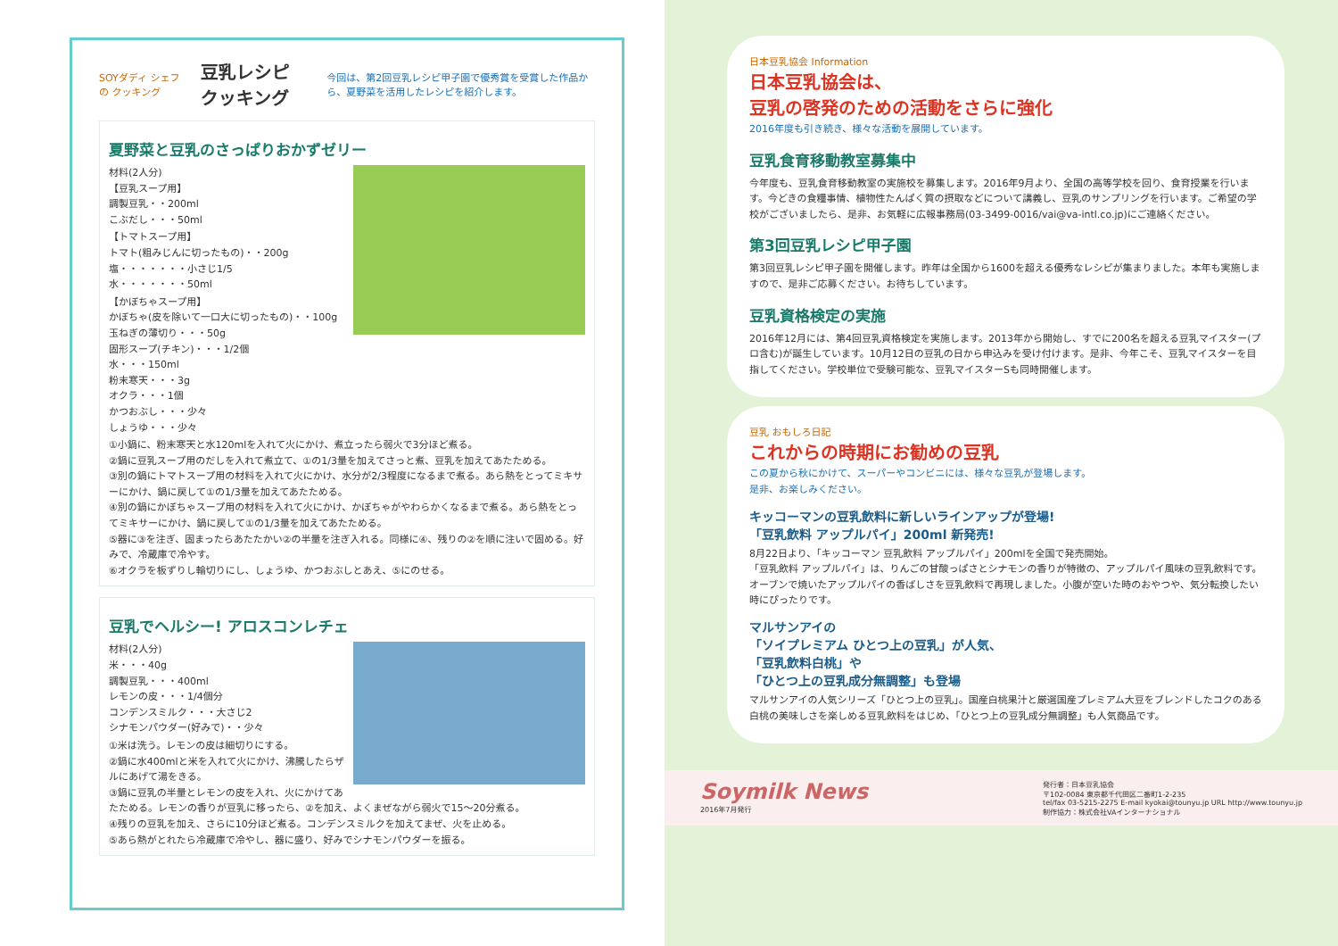SOYダディ シェフの クッキング 豆乳レシピ クッキング 今回は、第2回豆乳レシピ甲子園で優秀賞を受賞した作品から、夏野菜を活用したレシピを紹介します。
夏野菜と豆乳のさっぱりおかずゼリー
材料(2人分)
【豆乳スープ用】
調製豆乳・・200ml
こぶだし・・・50ml
【トマトスープ用】
トマト(粗みじんに切ったもの)・・200g
塩・・・・・・・小さじ1/5
水・・・・・・・50ml
【かぼちゃスープ用】
かぼちゃ(皮を除いて一口大に切ったもの)・・100g
玉ねぎの薄切り・・・50g
固形スープ(チキン)・・・1/2個
水・・・150ml
粉末寒天・・・3g
オクラ・・・1個
かつおぶし・・・少々
しょうゆ・・・少々
①小鍋に、粉末寒天と水120mlを入れて火にかけ、煮立ったら弱火で3分ほど煮る。
②鍋に豆乳スープ用のだしを入れて煮立て、①の1/3量を加えてさっと煮、豆乳を加えてあたためる。
③別の鍋にトマトスープ用の材料を入れて火にかけ、水分が2/3程度になるまで煮る。あら熱をとってミキサーにかけ、鍋に戻して①の1/3量を加えてあたためる。
④別の鍋にかぼちゃスープ用の材料を入れて火にかけ、かぼちゃがやわらかくなるまで煮る。あら熱をとってミキサーにかけ、鍋に戻して①の1/3量を加えてあたためる。
⑤器に③を注ぎ、固まったらあたたかい②の半量を注ぎ入れる。同様に④、残りの②を順に注いで固める。好みで、冷蔵庫で冷やす。
⑥オクラを板ずりし輪切りにし、しょうゆ、かつおぶしとあえ、⑤にのせる。
豆乳でヘルシー! アロスコンレチェ
材料(2人分)
米・・・40g
調製豆乳・・・400ml
レモンの皮・・・1/4個分
コンデンスミルク・・・大さじ2
シナモンパウダー(好みで)・・少々
①米は洗う。レモンの皮は細切りにする。
②鍋に水400mlと米を入れて火にかけ、沸騰したらザルにあげて湯をきる。
③鍋に豆乳の半量とレモンの皮を入れ、火にかけてあたためる。レモンの香りが豆乳に移ったら、②を加え、よくまぜながら弱火で15〜20分煮る。
④残りの豆乳を加え、さらに10分ほど煮る。コンデンスミルクを加えてまぜ、火を止める。
⑤あら熱がとれたら冷蔵庫で冷やし、器に盛り、好みでシナモンパウダーを振る。
日本豆乳協会 Information
日本豆乳協会は、
豆乳の啓発のための活動をさらに強化
2016年度も引き続き、様々な活動を展開しています。
豆乳食育移動教室募集中
今年度も、豆乳食育移動教室の実施校を募集します。2016年9月より、全国の高等学校を回り、食育授業を行います。今どきの食糧事情、植物性たんぱく質の摂取などについて講義し、豆乳のサンプリングを行います。ご希望の学校がございましたら、是非、お気軽に広報事務局(03-3499-0016/vai@va-intl.co.jp)にご連絡ください。
第3回豆乳レシピ甲子園
第3回豆乳レシピ甲子園を開催します。昨年は全国から1600を超える優秀なレシピが集まりました。本年も実施しますので、是非ご応募ください。お待ちしています。
豆乳資格検定の実施
2016年12月には、第4回豆乳資格検定を実施します。2013年から開始し、すでに200名を超える豆乳マイスター(プロ含む)が誕生しています。10月12日の豆乳の日から申込みを受け付けます。是非、今年こそ、豆乳マイスターを目指してください。学校単位で受験可能な、豆乳マイスターSも同時開催します。
豆乳 おもしろ日記
これからの時期にお勧めの豆乳
この夏から秋にかけて、スーパーやコンビニには、様々な豆乳が登場します。
是非、お楽しみください。
キッコーマンの豆乳飲料に新しいラインアップが登場!
「豆乳飲料 アップルパイ」200ml 新発売!
8月22日より、「キッコーマン 豆乳飲料 アップルパイ」200mlを全国で発売開始。
「豆乳飲料 アップルパイ」は、りんごの甘酸っぱさとシナモンの香りが特徴の、アップルパイ風味の豆乳飲料です。
オーブンで焼いたアップルパイの香ばしさを豆乳飲料で再現しました。小腹が空いた時のおやつや、気分転換したい時にぴったりです。
マルサンアイの
「ソイプレミアム ひとつ上の豆乳」が人気、
「豆乳飲料白桃」や
「ひとつ上の豆乳成分無調整」も登場
マルサンアイの人気シリーズ「ひとつ上の豆乳」。国産白桃果汁と厳選国産プレミアム大豆をブレンドしたコクのある白桃の美味しさを楽しめる豆乳飲料をはじめ、「ひとつ上の豆乳成分無調整」も人気商品です。
Soymilk News
2016年7月発行
発行者：日本豆乳協会
〒102-0084 東京都千代田区二番町1-2-235
tel/fax 03-5215-2275 E-mail kyokai@tounyu.jp URL http://www.tounyu.jp
制作協力：株式会社VAインターナショナル